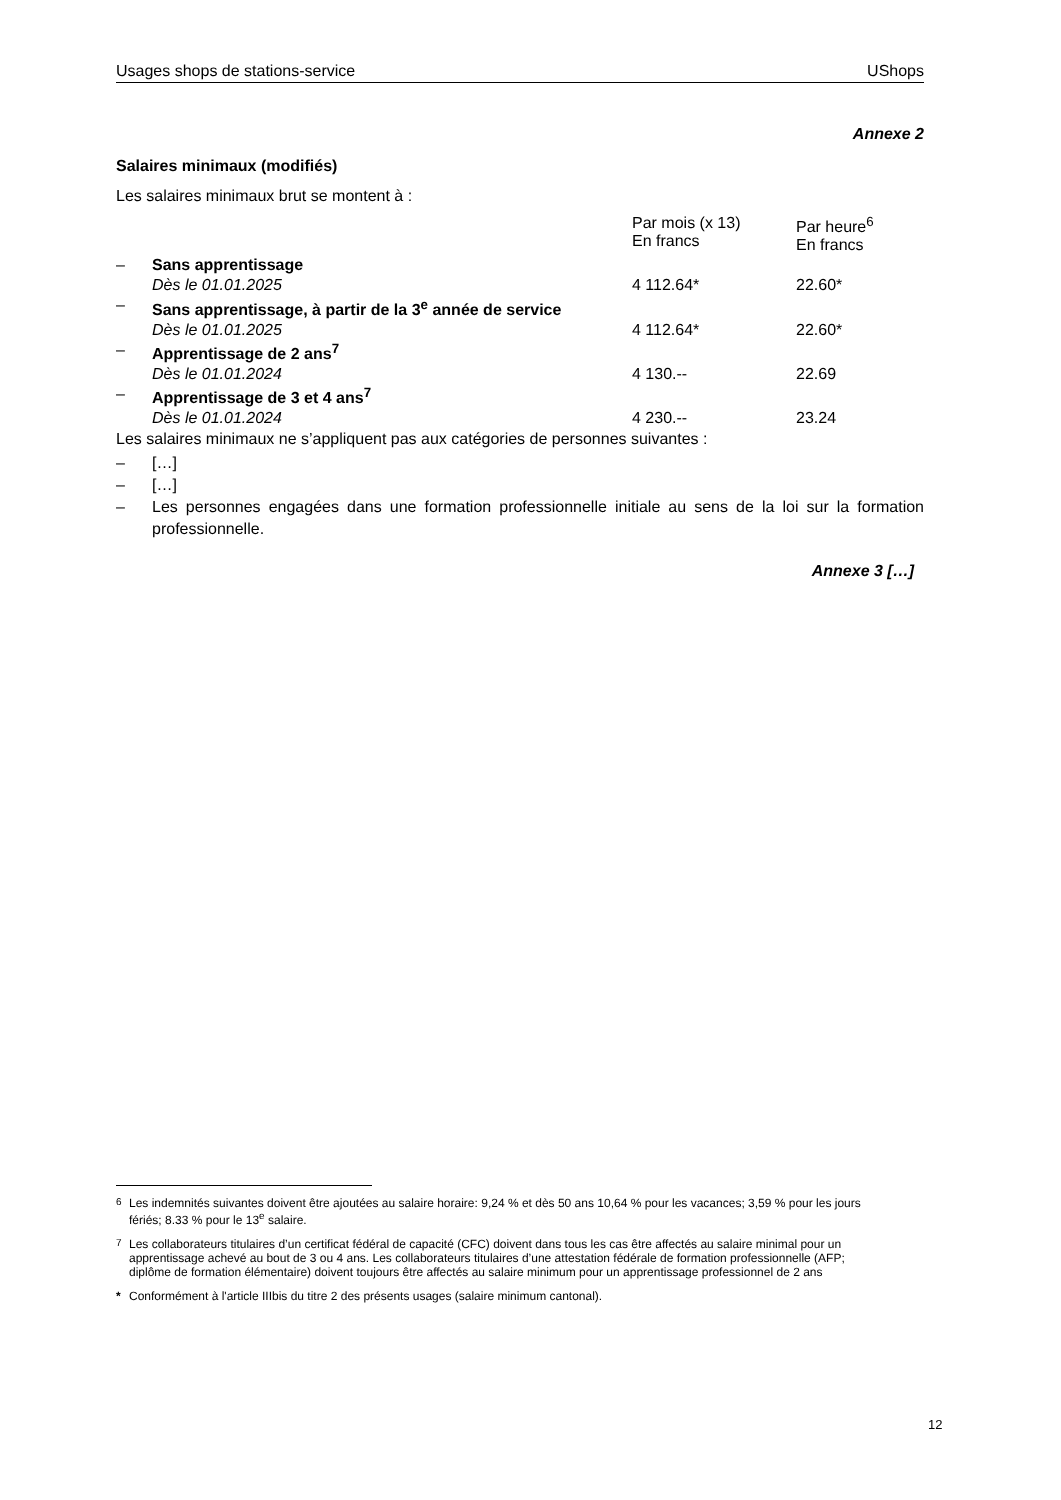Usages shops de stations-service UShops
Annexe 2
Salaires minimaux (modifiés)
Les salaires minimaux brut se montent à :
| | | Par mois (x 13) En francs | Par heure<sup>6</sup> En francs |
| – | Sans apprentissage | | |
| | Dès le 01.01.2025 | 4 112.64* | 22.60* |
| – | Sans apprentissage, à partir de la 3<sup>e</sup> année de service | | |
| | Dès le 01.01.2025 | 4 112.64* | 22.60* |
| – | Apprentissage de 2 ans<sup>7</sup> | | |
| | Dès le 01.01.2024 | 4 130.-- | 22.69 |
| – | Apprentissage de 3 et 4 ans<sup>7</sup> | | |
| | Dès le 01.01.2024 | 4 230.-- | 23.24 |
Les salaires minimaux ne s’appliquent pas aux catégories de personnes suivantes :
– […]
– […]
– Les personnes engagées dans une formation professionnelle initiale au sens de la loi sur la formation professionnelle.
Annexe 3 […]
<sup>6</sup> Les indemnités suivantes doivent être ajoutées au salaire horaire: 9,24 % et dès 50 ans 10,64 % pour les vacances; 3,59 % pour les jours fériés; 8.33 % pour le 13<sup>e</sup> salaire.
<sup>7</sup> Les collaborateurs titulaires d’un certificat fédéral de capacité (CFC) doivent dans tous les cas être affectés au salaire minimal pour un apprentissage achevé au bout de 3 ou 4 ans. Les collaborateurs titulaires d’une attestation fédérale de formation professionnelle (AFP; diplôme de formation élémentaire) doivent toujours être affectés au salaire minimum pour un apprentissage professionnel de 2 ans
* Conformément à l'article IIIbis du titre 2 des présents usages (salaire minimum cantonal).
12